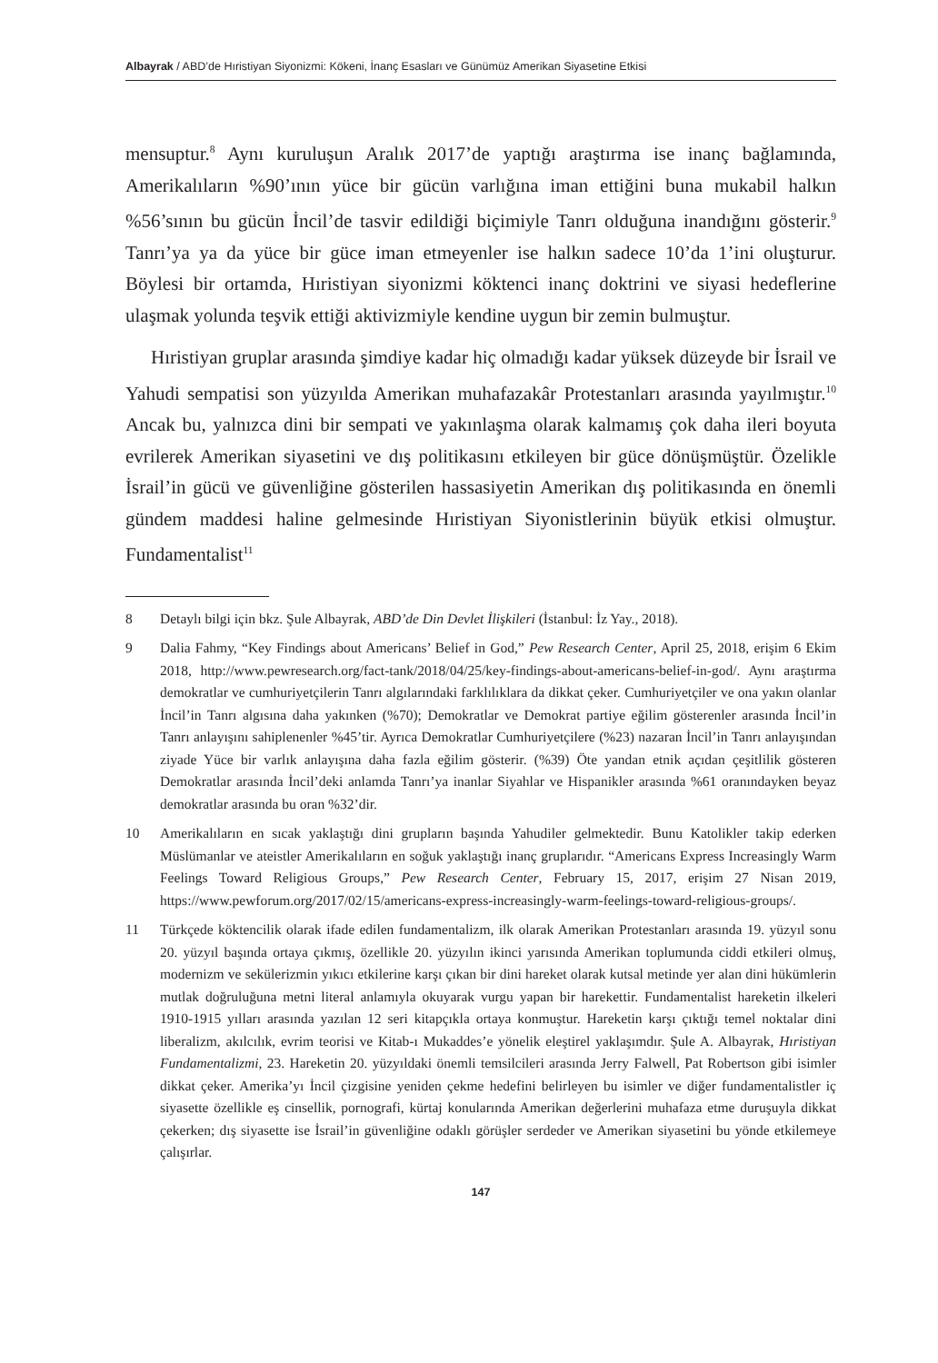Albayrak / ABD’de Hıristiyan Siyonizmi: Kökeni, İnanç Esasları ve Günümüz Amerikan Siyasetine Etkisi
mensuptur.<sup>8</sup> Aynı kuruluşun Aralık 2017’de yaptığı araştırma ise inanç bağlamında, Amerikalıların %90’ının yüce bir gücün varlığına iman ettiğini buna mukabil halkın %56’sının bu gücün İncil’de tasvir edildiği biçimiyle Tanrı olduğuna inandığını gösterir.<sup>9</sup> Tanrı’ya ya da yüce bir güce iman etmeyenler ise halkın sadece 10’da 1’ini oluşturur. Böylesi bir ortamda, Hıristiyan siyonizmi köktenci inanç doktrini ve siyasi hedeflerine ulaşmak yolunda teşvik ettiği aktivizmiyle kendine uygun bir zemin bulmuştur.
Hıristiyan gruplar arasında şimdiye kadar hiç olmadığı kadar yüksek düzeyde bir İsrail ve Yahudi sempatisi son yüzyılda Amerikan muhafazakâr Protestanları arasında yayılmıştır.<sup>10</sup> Ancak bu, yalnızca dini bir sempati ve yakınlaşma olarak kalmamış çok daha ileri boyuta evrilerek Amerikan siyasetini ve dış politikasını etkileyen bir güce dönüşmüştür. Özelikle İsrail’in gücü ve güvenliğine gösterilen hassasiyetin Amerikan dış politikasında en önemli gündem maddesi haline gelmesinde Hıristiyan Siyonistlerinin büyük etkisi olmuştur. Fundamentalist<sup>11</sup>
8 Detaylı bilgi için bkz. Şule Albayrak, ABD’de Din Devlet İlişkileri (İstanbul: İz Yay., 2018).
9 Dalia Fahmy, “Key Findings about Americans’ Belief in God,” Pew Research Center, April 25, 2018, erişim 6 Ekim 2018, http://www.pewresearch.org/fact-tank/2018/04/25/key-findings-about-americans-belief-in-god/. Aynı araştırma demokratlar ve cumhuriyetçilerin Tanrı algılarındaki farklılıklara da dikkat çeker. Cumhuriyetçiler ve ona yakın olanlar İncil’in Tanrı algısına daha yakınken (%70); Demokratlar ve Demokrat partiye eğilim gösterenler arasında İncil’in Tanrı anlayışını sahiplenenler %45’tir. Ayrıca Demokratlar Cumhuriyetçilere (%23) nazaran İncil’in Tanrı anlayışından ziyade Yüce bir varlık anlayışına daha fazla eğilim gösterir. (%39) Öte yandan etnik açıdan çeşitlilik gösteren Demokratlar arasında İncil’deki anlamda Tanrı’ya inanlar Siyahlar ve Hispanikler arasında %61 oranındayken beyaz demokratlar arasında bu oran %32’dir.
10 Amerikalıların en sıcak yaklaştığı dini grupların başında Yahudiler gelmektedir. Bunu Katolikler takip ederken Müslümanlar ve ateistler Amerikalıların en soğuk yaklaştığı inanç gruplarıdır. “Americans Express Increasingly Warm Feelings Toward Religious Groups,” Pew Research Center, February 15, 2017, erişim 27 Nisan 2019, https://www.pewforum.org/2017/02/15/americans-express-increasingly-warm-feelings-toward-religious-groups/.
11 Türkçede köktencilik olarak ifade edilen fundamentalizm, ilk olarak Amerikan Protestanları arasında 19. yüzyıl sonu 20. yüzyıl başında ortaya çıkmış, özellikle 20. yüzyılın ikinci yarısında Amerikan toplumunda ciddi etkileri olmuş, modernizm ve sekülerizmin yıkıcı etkilerine karşı çıkan bir dini hareket olarak kutsal metinde yer alan dini hükümlerin mutlak doğruluğuna metni literal anlamıyla okuyarak vurgu yapan bir harekettir. Fundamentalist hareketin ilkeleri 1910-1915 yılları arasında yazılan 12 seri kitapçıkla ortaya konmuştur. Hareketin karşı çıktığı temel noktalar dini liberalizm, akılcılık, evrim teorisi ve Kitab-ı Mukaddes’e yönelik eleştirel yaklaşımdır. Şule A. Albayrak, Hıristiyan Fundamentalizmi, 23. Hareketin 20. yüzyıldaki önemli temsilcileri arasında Jerry Falwell, Pat Robertson gibi isimler dikkat çeker. Amerika’yı İncil çizgisine yeniden çekme hedefini belirleyen bu isimler ve diğer fundamentalistler iç siyasette özellikle eş cinsellik, pornografi, kürtaj konularında Amerikan değerlerini muhafaza etme duruşuyla dikkat çekerken; dış siyasette ise İsrail’in güvenliğine odaklı görüşler serdeder ve Amerikan siyasetini bu yönde etkilemeye çalışırlar.
147